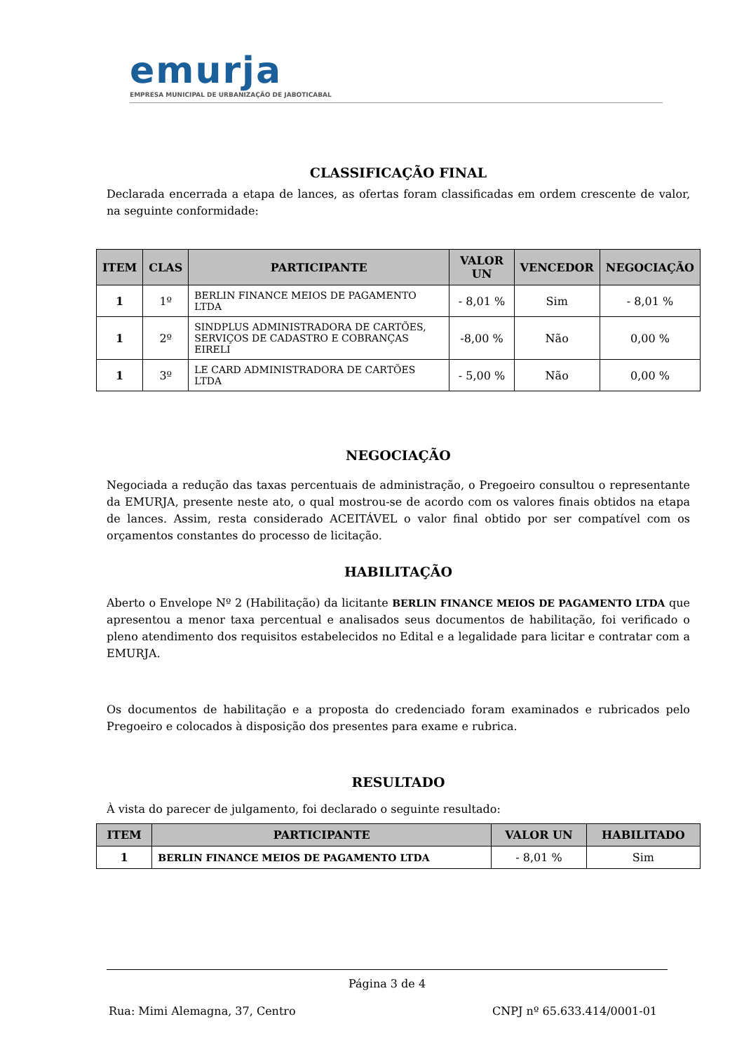emurja
EMPRESA MUNICIPAL DE URBANIZAÇÃO DE JABOTICABAL
CLASSIFICAÇÃO FINAL
Declarada encerrada a etapa de lances, as ofertas foram classificadas em ordem crescente de valor, na seguinte conformidade:
| ITEM | CLAS | PARTICIPANTE | VALOR UN | VENCEDOR | NEGOCIAÇÃO |
| --- | --- | --- | --- | --- | --- |
| 1 | 1º | BERLIN FINANCE MEIOS DE PAGAMENTO LTDA | - 8,01 % | Sim | - 8,01 % |
| 1 | 2º | SINDPLUS ADMINISTRADORA DE CARTÕES, SERVIÇOS DE CADASTRO E COBRANÇAS EIRELI | -8,00 % | Não | 0,00 % |
| 1 | 3º | LE CARD ADMINISTRADORA DE CARTÕES LTDA | - 5,00 % | Não | 0,00 % |
NEGOCIAÇÃO
Negociada a redução das taxas percentuais de administração, o Pregoeiro consultou o representante da EMURJA, presente neste ato, o qual mostrou-se de acordo com os valores finais obtidos na etapa de lances. Assim, resta considerado ACEITÁVEL o valor final obtido por ser compatível com os orçamentos constantes do processo de licitação.
HABILITAÇÃO
Aberto o Envelope Nº 2 (Habilitação) da licitante BERLIN FINANCE MEIOS DE PAGAMENTO LTDA que apresentou a menor taxa percentual e analisados seus documentos de habilitação, foi verificado o pleno atendimento dos requisitos estabelecidos no Edital e a legalidade para licitar e contratar com a EMURJA.
Os documentos de habilitação e a proposta do credenciado foram examinados e rubricados pelo Pregoeiro e colocados à disposição dos presentes para exame e rubrica.
RESULTADO
À vista do parecer de julgamento, foi declarado o seguinte resultado:
| ITEM | PARTICIPANTE | VALOR UN | HABILITADO |
| --- | --- | --- | --- |
| 1 | BERLIN FINANCE MEIOS DE PAGAMENTO LTDA | - 8,01 % | Sim |
Página 3 de 4
Rua: Mimi Alemagna, 37, Centro CNPJ nº 65.633.414/0001-01